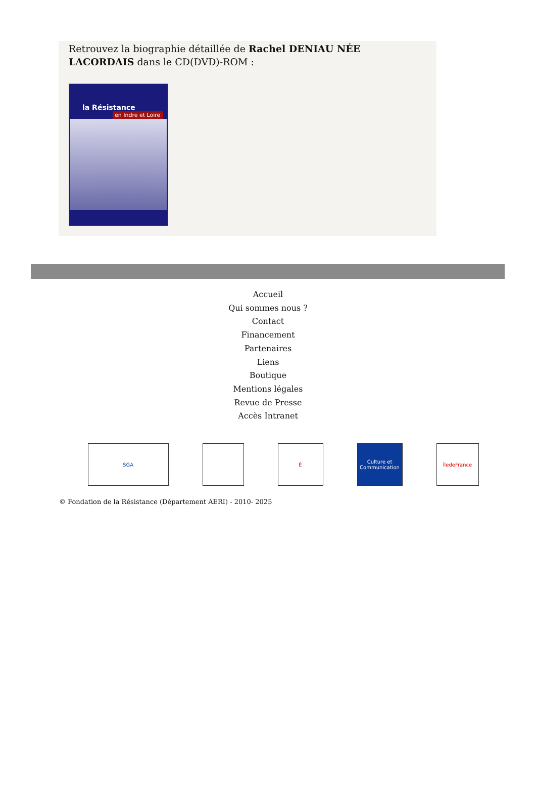Retrouvez la biographie détaillée de Rachel DENIAU NÉE LACORDAIS dans le CD(DVD)-ROM :
la Résistance
en Indre et Loire
Accueil
Qui sommes nous ?
Contact
Financement
Partenaires
Liens
Boutique
Mentions légales
Revue de Presse
Accès Intranet
SGA É Culture et Communication
îledeFrance
© Fondation de la Résistance (Département AERI) - 2010- 2025